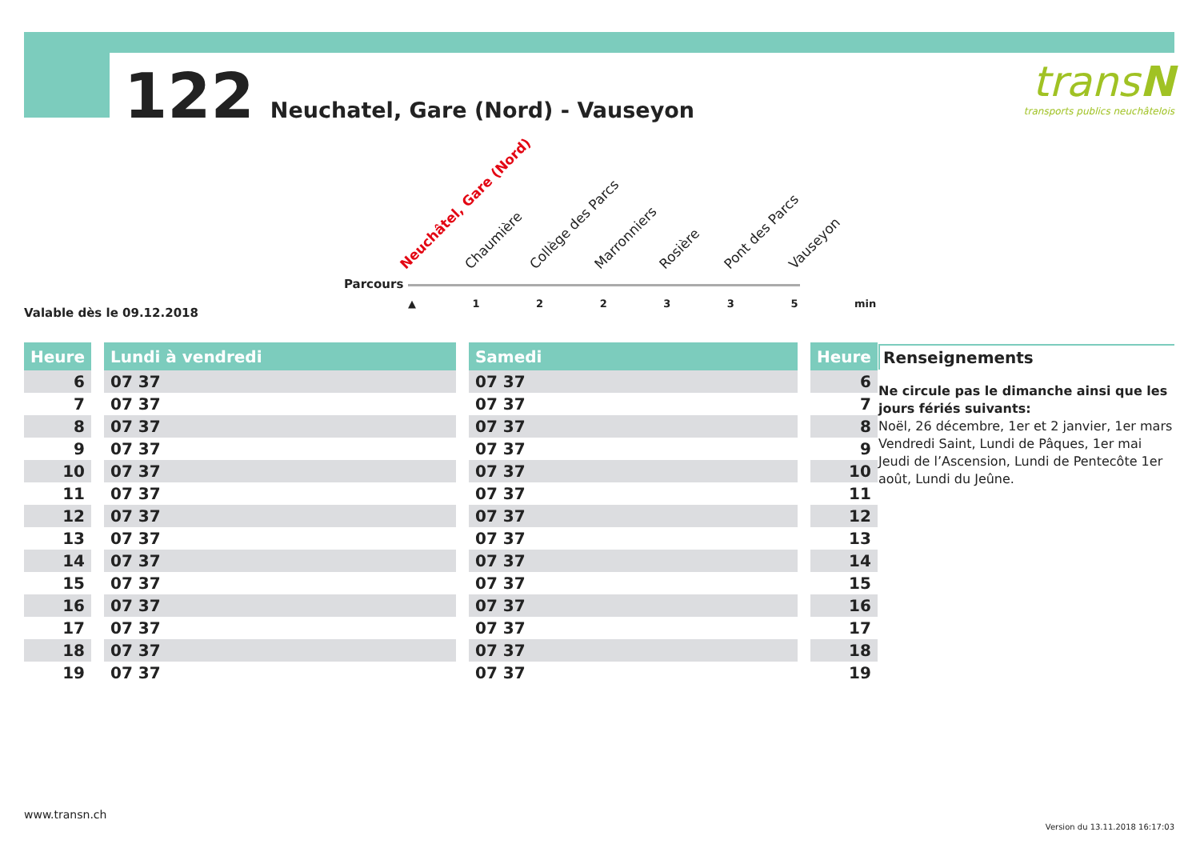122 Neuchatel, Gare (Nord) - Vauseyon
transN
transports publics neuchâtelois
Neuchâtel, Gare (Nord) Chaumière Collège des Parcs Marronniers Rosière Pont des Parcs Vauseyon
Parcours
▲ 1 2 2 3 3 5 min
Valable dès le 09.12.2018
| Heure | | Lundi à vendredi | | Samedi | | Heure |
| --- | --- | --- | --- | --- | --- | --- |
| 6 | | 07 37 | | 07 37 | | 6 |
| 7 | | 07 37 | | 07 37 | | 7 |
| 8 | | 07 37 | | 07 37 | | 8 |
| 9 | | 07 37 | | 07 37 | | 9 |
| 10 | | 07 37 | | 07 37 | | 10 |
| 11 | | 07 37 | | 07 37 | | 11 |
| 12 | | 07 37 | | 07 37 | | 12 |
| 13 | | 07 37 | | 07 37 | | 13 |
| 14 | | 07 37 | | 07 37 | | 14 |
| 15 | | 07 37 | | 07 37 | | 15 |
| 16 | | 07 37 | | 07 37 | | 16 |
| 17 | | 07 37 | | 07 37 | | 17 |
| 18 | | 07 37 | | 07 37 | | 18 |
| 19 | | 07 37 | | 07 37 | | 19 |
Renseignements
Ne circule pas le dimanche ainsi que les jours fériés suivants:
Noël, 26 décembre, 1er et 2 janvier, 1er mars Vendredi Saint, Lundi de Pâques, 1er mai Jeudi de l’Ascension, Lundi de Pentecôte 1er août, Lundi du Jeûne.
www.transn.ch
Version du 13.11.2018 16:17:03